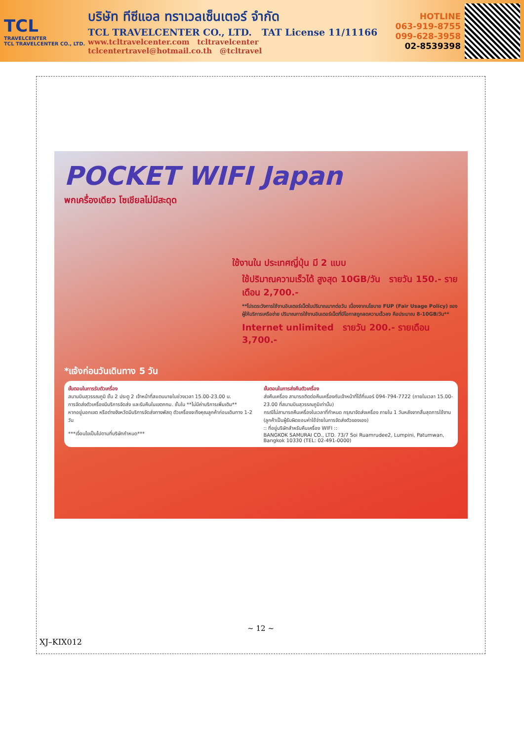TCL
TRAVELCENTER
TCL TRAVELCENTER CO., LTD.
บริษัท ทีซีแอล ทราเวลเซ็นเตอร์ จำกัด
TCL TRAVELCENTER CO., LTD. TAT License 11/11166
www.tcltravelcenter.com tcltravelcenter
tclcentertravel@hotmail.co.th @tcltravel
HOTLINE
063-919-8755
099-628-3958
02-8539398
POCKET WIFI Japan
พกเครื่องเดียว โซเชียลไม่มีสะดุด
ใช้งานใน ประเทศญี่ปุ่น มี 2 แบบ
ใช้ปริมาณความเร็วได้ สูงสุด 10GB/วัน รายวัน 150.- รายเดือน 2,700.-
**โปรดระวังการใช้งานอินเตอร์เน็ตในปริมาณมากต่อวัน เนื่องจากนโยบาย FUP (Fair Usage Policy) ของผู้ให้บริการเครือข่าย ปริมาณการใช้งานอินเตอร์เน็ตที่มีโอกาสถูกลดความเร็วลง คือประมาณ 8-10GB/วัน**
Internet unlimited รายวัน 200.- รายเดือน 3,700.-
*แจ้งก่อนวันเดินทาง 5 วัน
ขั้นตอนในการรับตัวเครื่อง
สนามบินสุวรรณภูมิ ชั้น 2 ประตู 2 เจ้าหน้าที่สแตนบายในช่วงเวลา 15.00-23.00 น.
การจัดส่งตัวเครื่องมีบริการจัดส่ง และรับคืนในเขตกทม. ชั้นใน **ไม่มีค่าบริการเพิ่มเติม**
หากอยู่นอกเขต หรือต่างจังหวัดมีบริการจัดส่งทางพัสดุ ตัวเครื่องจะถึงคุณลูกค้าก่อนเดินทาง 1-2 วัน
***เงื่อนไขเป็นไปตามที่บริษัทกำหนด***
ขั้นตอนในการส่งคืนตัวเครื่อง
ส่งคืนเครื่อง สามารถติดต่อคืนเครื่องกับเจ้าหน้าที่ได้ที่เบอร์ 094-794-7722 (ภายในเวลา 15.00-23.00 ที่สนามบินสุวรรณภูมิเท่านั้น)
กรณีไม่สามารถคืนเครื่องในเวลาที่กำหนด กรุณาจัดส่งเครื่อง ภายใน 1 วันหลังจากสิ้นสุดการใช้งาน (ลูกค้าเป็นผู้รับผิดชอบค่าใช้จ่ายในการจัดส่งตัวของเอง)
:: ที่อยู่บริษัทสำหรับคืนเครื่อง WIFI ::
BANGKOK SAMURAI CO., LTD. 73/7 Soi Ruamrudee2, Lumpini, Patumwan, Bangkok 10330 (TEL: 02-491-0000)
~ 12 ~
XJ–KIX012